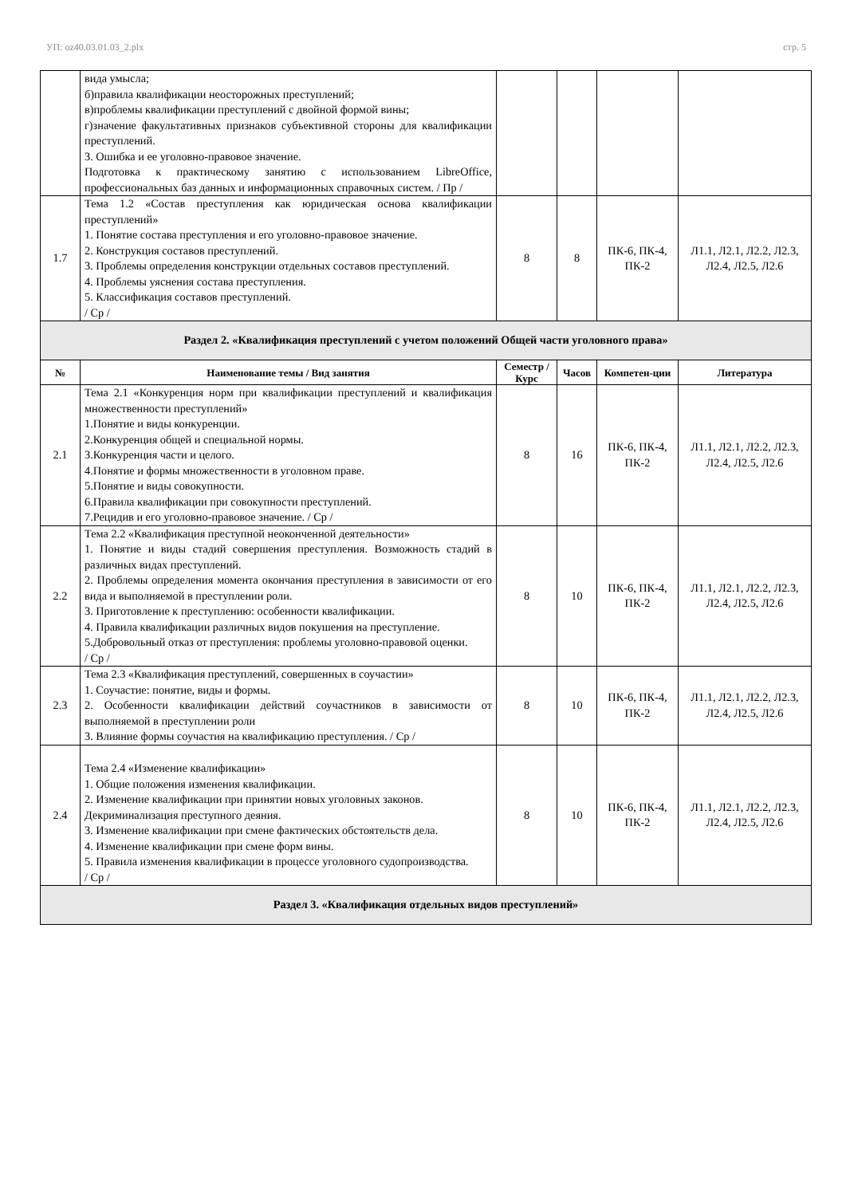УП: oz40.03.01.03_2.plx стр. 5
| | вида умысла; б)правила квалификации неосторожных преступлений; в)проблемы квалификации преступлений с двойной формой вины; г)значение факультативных признаков субъективной стороны для квалификации преступлений. 3. Ошибка и ее уголовно-правовое значение. Подготовка к практическому занятию с использованием LibreOffice, профессиональных баз данных и информационных справочных систем. / Пр / | | | | |
| 1.7 | Тема 1.2 «Состав преступления как юридическая основа квалификации преступлений» 1. Понятие состава преступления и его уголовно-правовое значение. 2. Конструкция составов преступлений. 3. Проблемы определения конструкции отдельных составов преступлений. 4. Проблемы уяснения состава преступления. 5. Классификация составов преступлений. / Ср / | 8 | 8 | ПК-6, ПК-4, ПК-2 | Л1.1, Л2.1, Л2.2, Л2.3, Л2.4, Л2.5, Л2.6 |
| Раздел 2. «Квалификация преступлений с учетом положений Общей части уголовного права» | | | | | |
| № | Наименование темы / Вид занятия | Семестр / Курс | Часов | Компетен-ции | Литература |
| 2.1 | Тема 2.1 «Конкуренция норм при квалификации преступлений и квалификация множественности преступлений» 1.Понятие и виды конкуренции. 2.Конкуренция общей и специальной нормы. 3.Конкуренция части и целого. 4.Понятие и формы множественности в уголовном праве. 5.Понятие и виды совокупности. 6.Правила квалификации при совокупности преступлений. 7.Рецидив и его уголовно-правовое значение. / Ср / | 8 | 16 | ПК-6, ПК-4, ПК-2 | Л1.1, Л2.1, Л2.2, Л2.3, Л2.4, Л2.5, Л2.6 |
| 2.2 | Тема 2.2 «Квалификация преступной неоконченной деятельности» 1. Понятие и виды стадий совершения преступления. Возможность стадий в различных видах преступлений. 2. Проблемы определения момента окончания преступления в зависимости от его вида и выполняемой в преступлении роли. 3. Приготовление к преступлению: особенности квалификации. 4. Правила квалификации различных видов покушения на преступление. 5.Добровольный отказ от преступления: проблемы уголовно-правовой оценки. / Ср / | 8 | 10 | ПК-6, ПК-4, ПК-2 | Л1.1, Л2.1, Л2.2, Л2.3, Л2.4, Л2.5, Л2.6 |
| 2.3 | Тема 2.3 «Квалификация преступлений, совершенных в соучастии» 1. Соучастие: понятие, виды и формы. 2. Особенности квалификации действий соучастников в зависимости от выполняемой в преступлении роли 3. Влияние формы соучастия на квалификацию преступления. / Ср / | 8 | 10 | ПК-6, ПК-4, ПК-2 | Л1.1, Л2.1, Л2.2, Л2.3, Л2.4, Л2.5, Л2.6 |
| 2.4 | Тема 2.4 «Изменение квалификации» 1. Общие положения изменения квалификации. 2. Изменение квалификации при принятии новых уголовных законов. Декриминализация преступного деяния. 3. Изменение квалификации при смене фактических обстоятельств дела. 4. Изменение квалификации при смене форм вины. 5. Правила изменения квалификации в процессе уголовного судопроизводства. / Ср / | 8 | 10 | ПК-6, ПК-4, ПК-2 | Л1.1, Л2.1, Л2.2, Л2.3, Л2.4, Л2.5, Л2.6 |
| Раздел 3. «Квалификация отдельных видов преступлений» | | | | | |